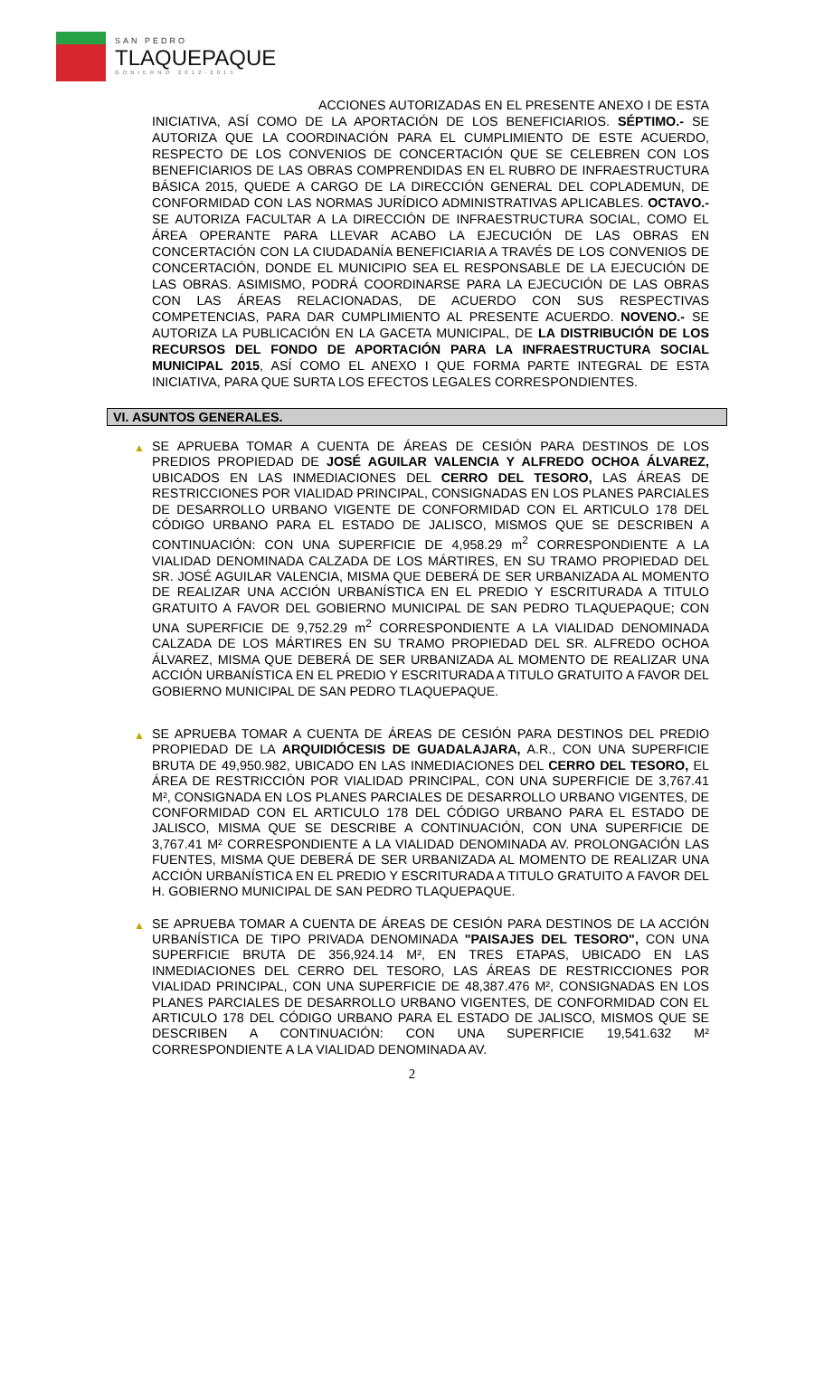SAN PEDRO
TLAQUEPAQUE
GOBIERNO 2012-2015
ACCIONES AUTORIZADAS EN EL PRESENTE ANEXO I DE ESTA INICIATIVA, ASÍ COMO DE LA APORTACIÓN DE LOS BENEFICIARIOS. SÉPTIMO.- SE AUTORIZA QUE LA COORDINACIÓN PARA EL CUMPLIMIENTO DE ESTE ACUERDO, RESPECTO DE LOS CONVENIOS DE CONCERTACIÓN QUE SE CELEBREN CON LOS BENEFICIARIOS DE LAS OBRAS COMPRENDIDAS EN EL RUBRO DE INFRAESTRUCTURA BÁSICA 2015, QUEDE A CARGO DE LA DIRECCIÓN GENERAL DEL COPLADEMUN, DE CONFORMIDAD CON LAS NORMAS JURÍDICO ADMINISTRATIVAS APLICABLES. OCTAVO.- SE AUTORIZA FACULTAR A LA DIRECCIÓN DE INFRAESTRUCTURA SOCIAL, COMO EL ÁREA OPERANTE PARA LLEVAR ACABO LA EJECUCIÓN DE LAS OBRAS EN CONCERTACIÓN CON LA CIUDADANÍA BENEFICIARIA A TRAVÉS DE LOS CONVENIOS DE CONCERTACIÓN, DONDE EL MUNICIPIO SEA EL RESPONSABLE DE LA EJECUCIÓN DE LAS OBRAS. ASIMISMO, PODRÁ COORDINARSE PARA LA EJECUCIÓN DE LAS OBRAS CON LAS ÁREAS RELACIONADAS, DE ACUERDO CON SUS RESPECTIVAS COMPETENCIAS, PARA DAR CUMPLIMIENTO AL PRESENTE ACUERDO. NOVENO.- SE AUTORIZA LA PUBLICACIÓN EN LA GACETA MUNICIPAL, DE LA DISTRIBUCIÓN DE LOS RECURSOS DEL FONDO DE APORTACIÓN PARA LA INFRAESTRUCTURA SOCIAL MUNICIPAL 2015, ASÍ COMO EL ANEXO I QUE FORMA PARTE INTEGRAL DE ESTA INICIATIVA, PARA QUE SURTA LOS EFECTOS LEGALES CORRESPONDIENTES.
VI. ASUNTOS GENERALES.
▲ SE APRUEBA TOMAR A CUENTA DE ÁREAS DE CESIÓN PARA DESTINOS DE LOS PREDIOS PROPIEDAD DE JOSÉ AGUILAR VALENCIA Y ALFREDO OCHOA ÁLVAREZ, UBICADOS EN LAS INMEDIACIONES DEL CERRO DEL TESORO, LAS ÁREAS DE RESTRICCIONES POR VIALIDAD PRINCIPAL, CONSIGNADAS EN LOS PLANES PARCIALES DE DESARROLLO URBANO VIGENTE DE CONFORMIDAD CON EL ARTICULO 178 DEL CÓDIGO URBANO PARA EL ESTADO DE JALISCO, MISMOS QUE SE DESCRIBEN A CONTINUACIÓN: CON UNA SUPERFICIE DE 4,958.29 m<sup>2</sup> CORRESPONDIENTE A LA VIALIDAD DENOMINADA CALZADA DE LOS MÁRTIRES, EN SU TRAMO PROPIEDAD DEL SR. JOSÉ AGUILAR VALENCIA, MISMA QUE DEBERÁ DE SER URBANIZADA AL MOMENTO DE REALIZAR UNA ACCIÓN URBANÍSTICA EN EL PREDIO Y ESCRITURADA A TITULO GRATUITO A FAVOR DEL GOBIERNO MUNICIPAL DE SAN PEDRO TLAQUEPAQUE; CON UNA SUPERFICIE DE 9,752.29 m<sup>2</sup> CORRESPONDIENTE A LA VIALIDAD DENOMINADA CALZADA DE LOS MÁRTIRES EN SU TRAMO PROPIEDAD DEL SR. ALFREDO OCHOA ÁLVAREZ, MISMA QUE DEBERÁ DE SER URBANIZADA AL MOMENTO DE REALIZAR UNA ACCIÓN URBANÍSTICA EN EL PREDIO Y ESCRITURADA A TITULO GRATUITO A FAVOR DEL GOBIERNO MUNICIPAL DE SAN PEDRO TLAQUEPAQUE.
▲ SE APRUEBA TOMAR A CUENTA DE ÁREAS DE CESIÓN PARA DESTINOS DEL PREDIO PROPIEDAD DE LA ARQUIDIÓCESIS DE GUADALAJARA, A.R., CON UNA SUPERFICIE BRUTA DE 49,950.982, UBICADO EN LAS INMEDIACIONES DEL CERRO DEL TESORO, EL ÁREA DE RESTRICCIÓN POR VIALIDAD PRINCIPAL, CON UNA SUPERFICIE DE 3,767.41 M², CONSIGNADA EN LOS PLANES PARCIALES DE DESARROLLO URBANO VIGENTES, DE CONFORMIDAD CON EL ARTICULO 178 DEL CÓDIGO URBANO PARA EL ESTADO DE JALISCO, MISMA QUE SE DESCRIBE A CONTINUACIÓN, CON UNA SUPERFICIE DE 3,767.41 M² CORRESPONDIENTE A LA VIALIDAD DENOMINADA AV. PROLONGACIÓN LAS FUENTES, MISMA QUE DEBERÁ DE SER URBANIZADA AL MOMENTO DE REALIZAR UNA ACCIÓN URBANÍSTICA EN EL PREDIO Y ESCRITURADA A TITULO GRATUITO A FAVOR DEL H. GOBIERNO MUNICIPAL DE SAN PEDRO TLAQUEPAQUE.
▲ SE APRUEBA TOMAR A CUENTA DE ÁREAS DE CESIÓN PARA DESTINOS DE LA ACCIÓN URBANÍSTICA DE TIPO PRIVADA DENOMINADA "PAISAJES DEL TESORO", CON UNA SUPERFICIE BRUTA DE 356,924.14 M², EN TRES ETAPAS, UBICADO EN LAS INMEDIACIONES DEL CERRO DEL TESORO, LAS ÁREAS DE RESTRICCIONES POR VIALIDAD PRINCIPAL, CON UNA SUPERFICIE DE 48,387.476 M², CONSIGNADAS EN LOS PLANES PARCIALES DE DESARROLLO URBANO VIGENTES, DE CONFORMIDAD CON EL ARTICULO 178 DEL CÓDIGO URBANO PARA EL ESTADO DE JALISCO, MISMOS QUE SE DESCRIBEN A CONTINUACIÓN: CON UNA SUPERFICIE 19,541.632 M² CORRESPONDIENTE A LA VIALIDAD DENOMINADA AV.
2